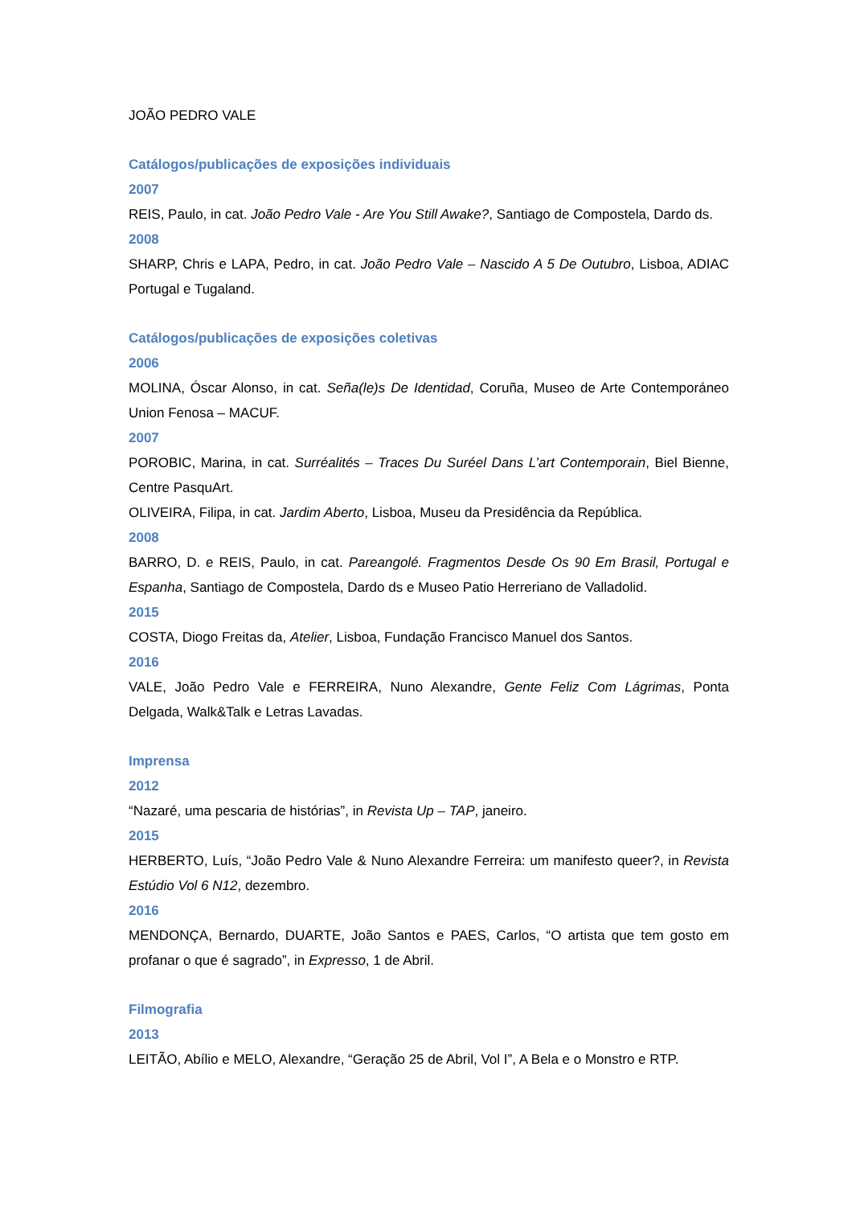JOÃO PEDRO VALE
Catálogos/publicações de exposições individuais
2007
REIS, Paulo, in cat. João Pedro Vale - Are You Still Awake?, Santiago de Compostela, Dardo ds.
2008
SHARP, Chris e LAPA, Pedro, in cat. João Pedro Vale – Nascido A 5 De Outubro, Lisboa, ADIAC Portugal e Tugaland.
Catálogos/publicações de exposições coletivas
2006
MOLINA, Óscar Alonso, in cat. Seña(le)s De Identidad, Coruña, Museo de Arte Contemporáneo Union Fenosa – MACUF.
2007
POROBIC, Marina, in cat. Surréalités – Traces Du Suréel Dans L’art Contemporain, Biel Bienne, Centre PasquArt.
OLIVEIRA, Filipa, in cat. Jardim Aberto, Lisboa, Museu da Presidência da República.
2008
BARRO, D. e REIS, Paulo, in cat. Pareangolé. Fragmentos Desde Os 90 Em Brasil, Portugal e Espanha, Santiago de Compostela, Dardo ds e Museo Patio Herreriano de Valladolid.
2015
COSTA, Diogo Freitas da, Atelier, Lisboa, Fundação Francisco Manuel dos Santos.
2016
VALE, João Pedro Vale e FERREIRA, Nuno Alexandre, Gente Feliz Com Lágrimas, Ponta Delgada, Walk&Talk e Letras Lavadas.
Imprensa
2012
“Nazaré, uma pescaria de histórias”, in Revista Up – TAP, janeiro.
2015
HERBERTO, Luís, “João Pedro Vale & Nuno Alexandre Ferreira: um manifesto queer?, in Revista Estúdio Vol 6 N12, dezembro.
2016
MENDONÇA, Bernardo, DUARTE, João Santos e PAES, Carlos, “O artista que tem gosto em profanar o que é sagrado”, in Expresso, 1 de Abril.
Filmografia
2013
LEITÃO, Abílio e MELO, Alexandre, “Geração 25 de Abril, Vol I”, A Bela e o Monstro e RTP.